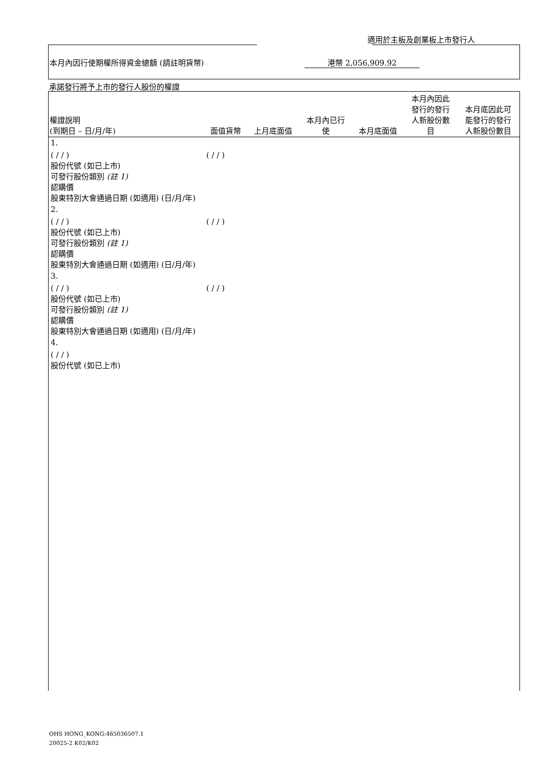適用於主板及創業板上市發行人
本月內因行使期權所得資金總額 (請註明貨幣)
港幣 2,056,909.92
承諾發行將予上市的發行人股份的權證
| 權證說明 (到期日 – 日/月/年) | 面值貨幣 | 上月底面值 | 本月內已行 使 | 本月底面值 | 本月內因此 發行的發行 人新股份數 目 | 本月底因此可 能發行的發行 人新股份數目 |
| --- | --- | --- | --- | --- | --- | --- |
| 1. | | | | | | |
| ( / / ) 股份代號 (如已上市) 可發行股份類別 (註 1) 認購價 股東特別大會通過日期 (如適用) (日/月/年) | ( / / ) | | | | | |
| 2. | | | | | | |
| ( / / ) 股份代號 (如已上市) 可發行股份類別 (註 1) 認購價 股東特別大會通過日期 (如適用) (日/月/年) | ( / / ) | | | | | |
| 3. | | | | | | |
| ( / / ) 股份代號 (如已上市) 可發行股份類別 (註 1) 認購價 股東特別大會通過日期 (如適用) (日/月/年) | ( / / ) | | | | | |
| 4. | | | | | | |
| ( / / ) 股份代號 (如已上市) | | | | | | |
OHS HONG_KONG:465036507.1
20025-2 K02/K02